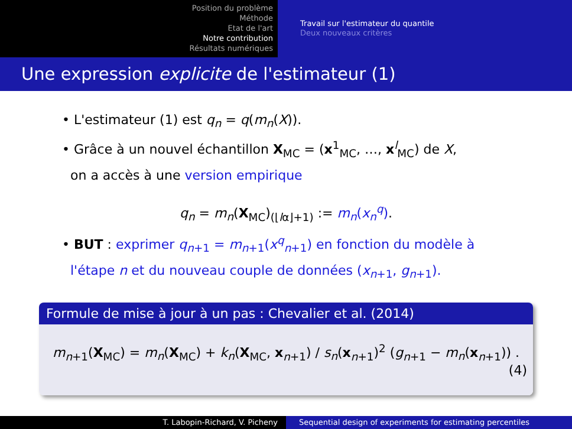Position du problème
Méthode
Etat de l'art
Notre contribution
Résultats numériques
Travail sur l'estimateur du quantile
Deux nouveaux critères
Une expression explicite de l'estimateur (1)
• L'estimateur (1) est q<sub>n</sub> = q(m<sub>n</sub>(X)).
• Grâce à un nouvel échantillon X<sub>MC</sub> = (x<sup>1</sup><sub>MC</sub>, …, x<sup>l</sup><sub>MC</sub>) de X,
on a accès à une version empirique
q<sub>n</sub> = m<sub>n</sub>(X<sub>MC</sub>)<sub>(⌊lα⌋+1)</sub> := m<sub>n</sub>(x<sub>n</sub><sup>q</sup>).
• BUT : exprimer q<sub>n+1</sub> = m<sub>n+1</sub>(x<sup>q</sup><sub>n+1</sub>) en fonction du modèle à
l'étape n et du nouveau couple de données (x<sub>n+1</sub>, g<sub>n+1</sub>).
Formule de mise à jour à un pas : Chevalier et al. (2014)
m<sub>n+1</sub>(X<sub>MC</sub>) = m<sub>n</sub>(X<sub>MC</sub>) + k<sub>n</sub>(X<sub>MC</sub>, x<sub>n+1</sub>) / s<sub>n</sub>(x<sub>n+1</sub>)<sup>2</sup> (g<sub>n+1</sub> − m<sub>n</sub>(x<sub>n+1</sub>)) .
(4)
T. Labopin-Richard, V. Picheny Sequential design of experiments for estimating percentiles